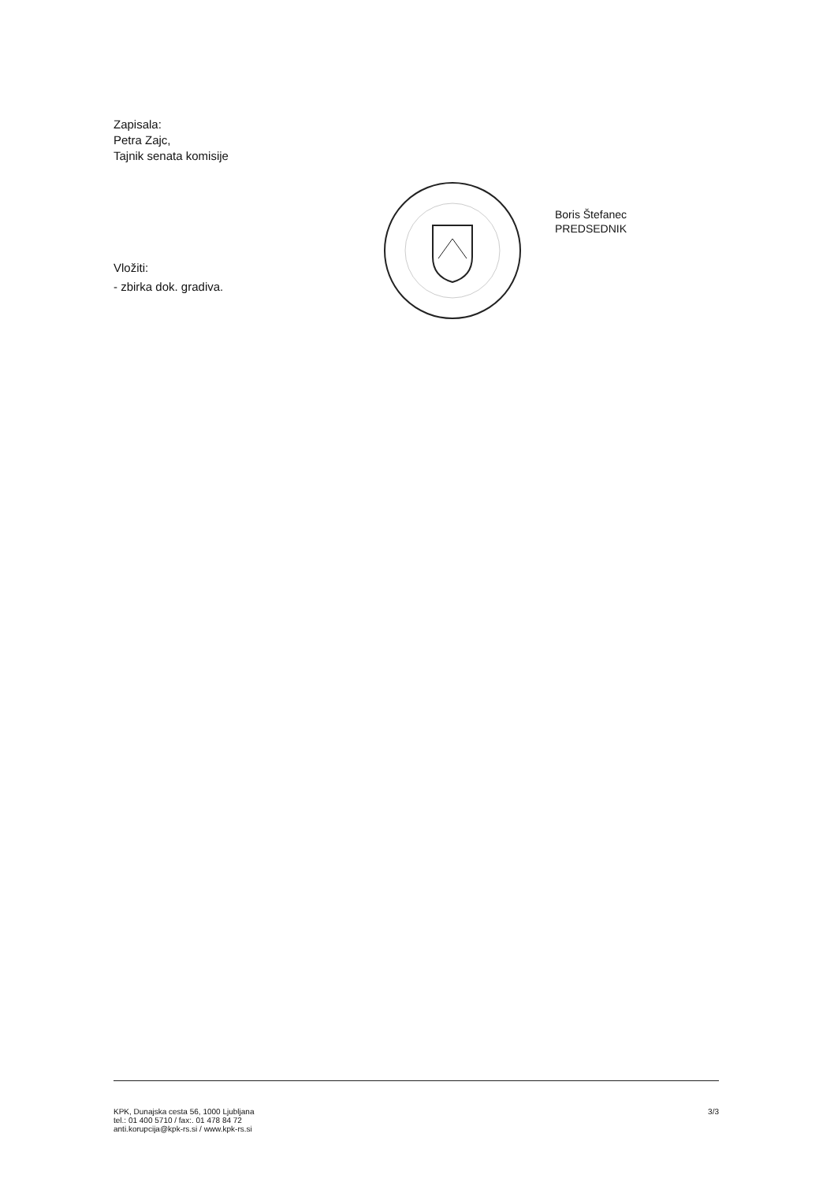Zapisala:
Petra Zajc,
Tajnik senata komisije
Vložiti:
- zbirka dok. gradiva.
Boris Štefanec
PREDSEDNIK
KPK, Dunajska cesta 56, 1000 Ljubljana
tel.: 01 400 5710 / fax:. 01 478 84 72
anti.korupcija@kpk-rs.si / www.kpk-rs.si
3/3